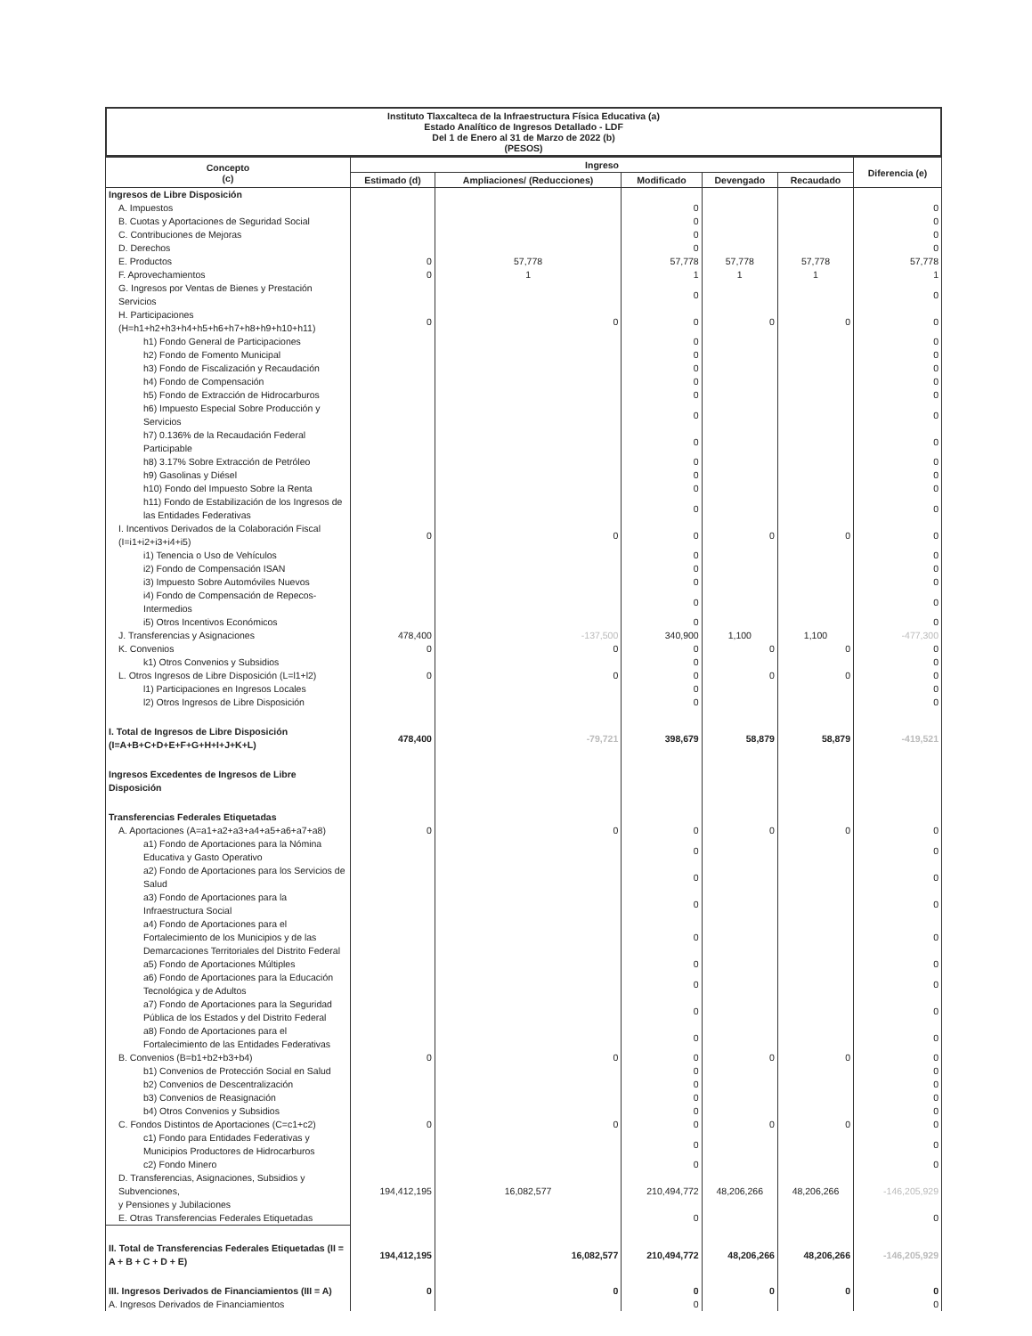Instituto Tlaxcalteca de la Infraestructura Física Educativa (a)
Estado Analítico de Ingresos Detallado - LDF
Del 1 de Enero al 31 de Marzo de 2022 (b)
(PESOS)
| Concepto (c) | Ingreso | | | | | Diferencia (e) |
| --- | --- | --- | --- | --- | --- | --- |
| | Estimado (d) | Ampliaciones/ (Reducciones) | Modificado | Devengado | Recaudado | |
| Ingresos de Libre Disposición | | | | | | |
| A. Impuestos | | | 0 | | | 0 |
| B. Cuotas y Aportaciones de Seguridad Social | | | 0 | | | 0 |
| C. Contribuciones de Mejoras | | | 0 | | | 0 |
| D. Derechos | | | 0 | | | 0 |
| E. Productos | 0 | 57,778 | 57,778 | 57,778 | 57,778 | 57,778 |
| F. Aprovechamientos | 0 | 1 | 1 | 1 | 1 | 1 |
| G. Ingresos por Ventas de Bienes y Prestación Servicios | | | 0 | | | 0 |
| H. Participaciones (H=h1+h2+h3+h4+h5+h6+h7+h8+h9+h10+h11) | 0 | 0 | 0 | 0 | 0 | 0 |
| h1) Fondo General de Participaciones | | | 0 | | | 0 |
| h2) Fondo de Fomento Municipal | | | 0 | | | 0 |
| h3) Fondo de Fiscalización y Recaudación | | | 0 | | | 0 |
| h4) Fondo de Compensación | | | 0 | | | 0 |
| h5) Fondo de Extracción de Hidrocarburos | | | 0 | | | 0 |
| h6) Impuesto Especial Sobre Producción y Servicios | | | 0 | | | 0 |
| h7) 0.136% de la Recaudación Federal Participable | | | 0 | | | 0 |
| h8) 3.17% Sobre Extracción de Petróleo | | | 0 | | | 0 |
| h9) Gasolinas y Diésel | | | 0 | | | 0 |
| h10) Fondo del Impuesto Sobre la Renta | | | 0 | | | 0 |
| h11) Fondo de Estabilización de los Ingresos de las Entidades Federativas | | | 0 | | | 0 |
| I. Incentivos Derivados de la Colaboración Fiscal (I=i1+i2+i3+i4+i5) | 0 | 0 | 0 | 0 | 0 | 0 |
| i1) Tenencia o Uso de Vehículos | | | 0 | | | 0 |
| i2) Fondo de Compensación ISAN | | | 0 | | | 0 |
| i3) Impuesto Sobre Automóviles Nuevos | | | 0 | | | 0 |
| i4) Fondo de Compensación de Repecos-Intermedios | | | 0 | | | 0 |
| i5) Otros Incentivos Económicos | | | 0 | | | 0 |
| J. Transferencias y Asignaciones | 478,400 | -137,500 | 340,900 | 1,100 | 1,100 | -477,300 |
| K. Convenios | 0 | 0 | 0 | 0 | 0 | 0 |
| k1) Otros Convenios y Subsidios | | | 0 | | | 0 |
| L. Otros Ingresos de Libre Disposición (L=l1+l2) | 0 | 0 | 0 | 0 | 0 | 0 |
| l1) Participaciones en Ingresos Locales | | | 0 | | | 0 |
| l2) Otros Ingresos de Libre Disposición | | | 0 | | | 0 |
| I. Total de Ingresos de Libre Disposición (I=A+B+C+D+E+F+G+H+I+J+K+L) | 478,400 | -79,721 | 398,679 | 58,879 | 58,879 | -419,521 |
| Ingresos Excedentes de Ingresos de Libre Disposición | | | | | | |
| Transferencias Federales Etiquetadas | | | | | | |
| A. Aportaciones (A=a1+a2+a3+a4+a5+a6+a7+a8) | 0 | 0 | 0 | 0 | 0 | 0 |
| a1) Fondo de Aportaciones para la Nómina Educativa y Gasto Operativo | | | 0 | | | 0 |
| a2) Fondo de Aportaciones para los Servicios de Salud | | | 0 | | | 0 |
| a3) Fondo de Aportaciones para la Infraestructura Social | | | 0 | | | 0 |
| a4) Fondo de Aportaciones para el Fortalecimiento de los Municipios y de las Demarcaciones Territoriales del Distrito Federal | | | 0 | | | 0 |
| a5) Fondo de Aportaciones Múltiples | | | 0 | | | 0 |
| a6) Fondo de Aportaciones para la Educación Tecnológica y de Adultos | | | 0 | | | 0 |
| a7) Fondo de Aportaciones para la Seguridad Pública de los Estados y del Distrito Federal | | | 0 | | | 0 |
| a8) Fondo de Aportaciones para el Fortalecimiento de las Entidades Federativas | | | 0 | | | 0 |
| B. Convenios (B=b1+b2+b3+b4) | 0 | 0 | 0 | 0 | 0 | 0 |
| b1) Convenios de Protección Social en Salud | | | 0 | | | 0 |
| b2) Convenios de Descentralización | | | 0 | | | 0 |
| b3) Convenios de Reasignación | | | 0 | | | 0 |
| b4) Otros Convenios y Subsidios | | | 0 | | | 0 |
| C. Fondos Distintos de Aportaciones (C=c1+c2) | 0 | 0 | 0 | 0 | 0 | 0 |
| c1) Fondo para Entidades Federativas y Municipios Productores de Hidrocarburos | | | 0 | | | 0 |
| c2) Fondo Minero | | | 0 | | | 0 |
| D. Transferencias, Asignaciones, Subsidios y Subvenciones, y Pensiones y Jubilaciones | 194,412,195 | 16,082,577 | 210,494,772 | 48,206,266 | 48,206,266 | -146,205,929 |
| E. Otras Transferencias Federales Etiquetadas | | | 0 | | | 0 |
| II. Total de Transferencias Federales Etiquetadas (II = A + B + C + D + E) | 194,412,195 | 16,082,577 | 210,494,772 | 48,206,266 | 48,206,266 | -146,205,929 |
| III. Ingresos Derivados de Financiamientos (III = A) | 0 | 0 | 0 | 0 | 0 | 0 |
| A. Ingresos Derivados de Financiamientos | | | 0 | | | 0 |